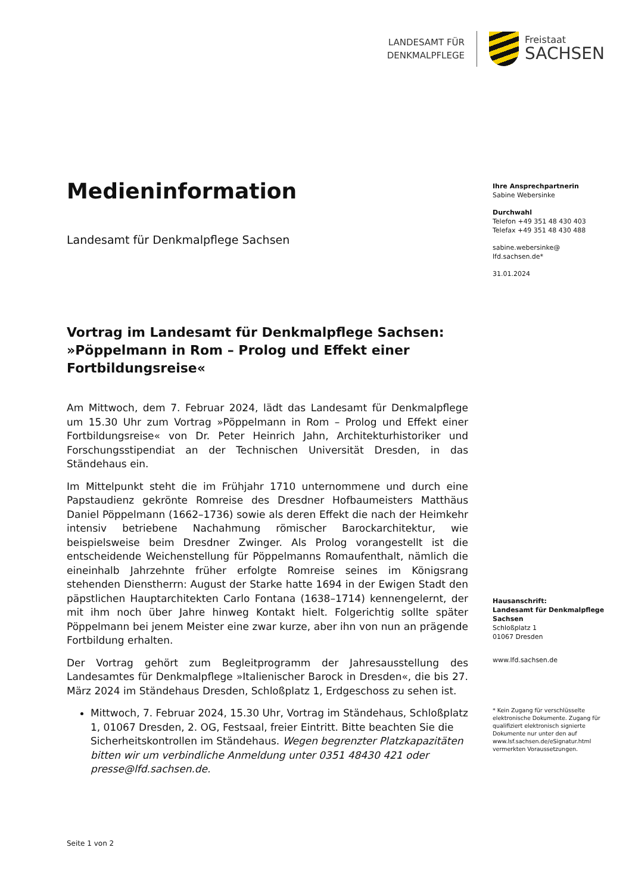LANDESAMT FÜR
DENKMALPFLEGE
Freistaat
SACHSEN
Medieninformation
Landesamt für Denkmalpflege Sachsen
Vortrag im Landesamt für Denkmalpflege Sachsen: »Pöppelmann in Rom – Prolog und Effekt einer Fortbildungsreise«
Am Mittwoch, dem 7. Februar 2024, lädt das Landesamt für Denkmalpflege um 15.30 Uhr zum Vortrag »Pöppelmann in Rom – Prolog und Effekt einer Fortbildungsreise« von Dr. Peter Heinrich Jahn, Architekturhistoriker und Forschungsstipendiat an der Technischen Universität Dresden, in das Ständehaus ein.
Im Mittelpunkt steht die im Frühjahr 1710 unternommene und durch eine Papstaudienz gekrönte Romreise des Dresdner Hofbaumeisters Matthäus Daniel Pöppelmann (1662–1736) sowie als deren Effekt die nach der Heimkehr intensiv betriebene Nachahmung römischer Barockarchitektur, wie beispielsweise beim Dresdner Zwinger. Als Prolog vorangestellt ist die entscheidende Weichenstellung für Pöppelmanns Romaufenthalt, nämlich die eineinhalb Jahrzehnte früher erfolgte Romreise seines im Königsrang stehenden Dienstherrn: August der Starke hatte 1694 in der Ewigen Stadt den päpstlichen Hauptarchitekten Carlo Fontana (1638–1714) kennengelernt, der mit ihm noch über Jahre hinweg Kontakt hielt. Folgerichtig sollte später Pöppelmann bei jenem Meister eine zwar kurze, aber ihn von nun an prägende Fortbildung erhalten.
Der Vortrag gehört zum Begleitprogramm der Jahresausstellung des Landesamtes für Denkmalpflege »Italienischer Barock in Dresden«, die bis 27. März 2024 im Ständehaus Dresden, Schloßplatz 1, Erdgeschoss zu sehen ist.
Mittwoch, 7. Februar 2024, 15.30 Uhr, Vortrag im Ständehaus, Schloßplatz 1, 01067 Dresden, 2. OG, Festsaal, freier Eintritt. Bitte beachten Sie die Sicherheitskontrollen im Ständehaus. Wegen begrenzter Platzkapazitäten bitten wir um verbindliche Anmeldung unter 0351 48430 421 oder presse@lfd.sachsen.de.
Ihre Ansprechpartnerin
Sabine Webersinke
Durchwahl
Telefon +49 351 48 430 403
Telefax +49 351 48 430 488
sabine.webersinke@
lfd.sachsen.de*
31.01.2024
Hausanschrift:
Landesamt für Denkmalpflege Sachsen
Schloßplatz 1
01067 Dresden
www.lfd.sachsen.de
* Kein Zugang für verschlüsselte elektronische Dokumente. Zugang für qualifiziert elektronisch signierte Dokumente nur unter den auf www.lsf.sachsen.de/eSignatur.html vermerkten Voraussetzungen.
Seite 1 von 2